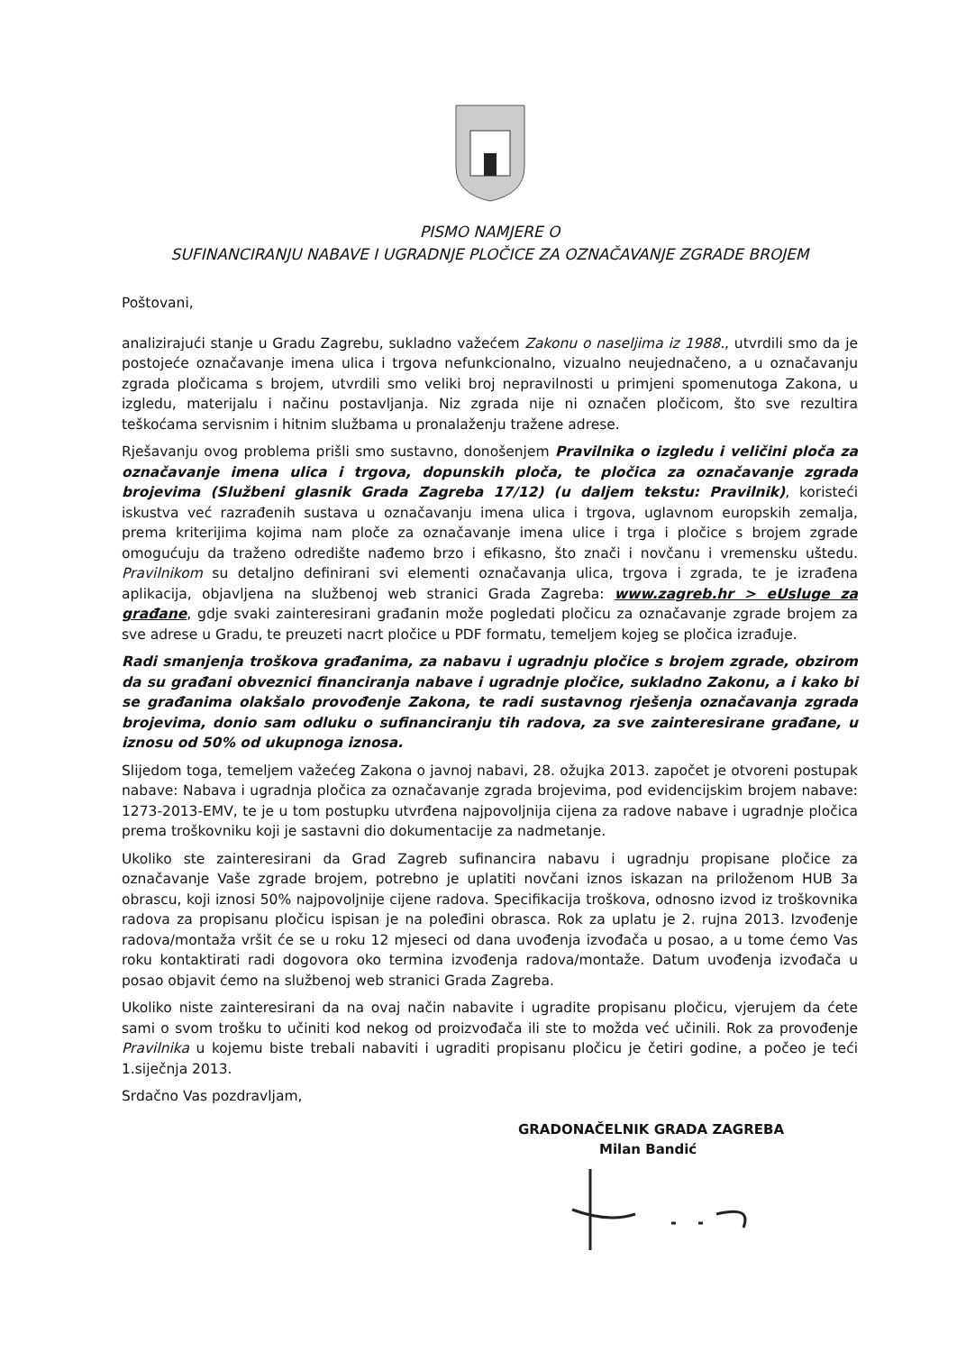PISMO NAMJERE O
SUFINANCIRANJU NABAVE I UGRADNJE PLOČICE ZA OZNAČAVANJE ZGRADE BROJEM
Poštovani,
analizirajući stanje u Gradu Zagrebu, sukladno važećem Zakonu o naseljima iz 1988., utvrdili smo da je postojeće označavanje imena ulica i trgova nefunkcionalno, vizualno neujednačeno, a u označavanju zgrada pločicama s brojem, utvrdili smo veliki broj nepravilnosti u primjeni spomenutoga Zakona, u izgledu, materijalu i načinu postavljanja. Niz zgrada nije ni označen pločicom, što sve rezultira teškoćama servisnim i hitnim službama u pronalaženju tražene adrese.
Rješavanju ovog problema prišli smo sustavno, donošenjem Pravilnika o izgledu i veličini ploča za označavanje imena ulica i trgova, dopunskih ploča, te pločica za označavanje zgrada brojevima (Službeni glasnik Grada Zagreba 17/12) (u daljem tekstu: Pravilnik), koristeći iskustva već razrađenih sustava u označavanju imena ulica i trgova, uglavnom europskih zemalja, prema kriterijima kojima nam ploče za označavanje imena ulice i trga i pločice s brojem zgrade omogućuju da traženo odredište nađemo brzo i efikasno, što znači i novčanu i vremensku uštedu. Pravilnikom su detaljno definirani svi elementi označavanja ulica, trgova i zgrada, te je izrađena aplikacija, objavljena na službenoj web stranici Grada Zagreba: www.zagreb.hr > eUsluge za građane, gdje svaki zainteresirani građanin može pogledati pločicu za označavanje zgrade brojem za sve adrese u Gradu, te preuzeti nacrt pločice u PDF formatu, temeljem kojeg se pločica izrađuje.
Radi smanjenja troškova građanima, za nabavu i ugradnju pločice s brojem zgrade, obzirom da su građani obveznici financiranja nabave i ugradnje pločice, sukladno Zakonu, a i kako bi se građanima olakšalo provođenje Zakona, te radi sustavnog rješenja označavanja zgrada brojevima, donio sam odluku o sufinanciranju tih radova, za sve zainteresirane građane, u iznosu od 50% od ukupnoga iznosa.
Slijedom toga, temeljem važećeg Zakona o javnoj nabavi, 28. ožujka 2013. započet je otvoreni postupak nabave: Nabava i ugradnja pločica za označavanje zgrada brojevima, pod evidencijskim brojem nabave: 1273-2013-EMV, te je u tom postupku utvrđena najpovoljnija cijena za radove nabave i ugradnje pločica prema troškovniku koji je sastavni dio dokumentacije za nadmetanje.
Ukoliko ste zainteresirani da Grad Zagreb sufinancira nabavu i ugradnju propisane pločice za označavanje Vaše zgrade brojem, potrebno je uplatiti novčani iznos iskazan na priloženom HUB 3a obrascu, koji iznosi 50% najpovoljnije cijene radova. Specifikacija troškova, odnosno izvod iz troškovnika radova za propisanu pločicu ispisan je na poleđini obrasca. Rok za uplatu je 2. rujna 2013. Izvođenje radova/montaža vršit će se u roku 12 mjeseci od dana uvođenja izvođača u posao, a u tome ćemo Vas roku kontaktirati radi dogovora oko termina izvođenja radova/montaže. Datum uvođenja izvođača u posao objavit ćemo na službenoj web stranici Grada Zagreba.
Ukoliko niste zainteresirani da na ovaj način nabavite i ugradite propisanu pločicu, vjerujem da ćete sami o svom trošku to učiniti kod nekog od proizvođača ili ste to možda već učinili. Rok za provođenje Pravilnika u kojemu biste trebali nabaviti i ugraditi propisanu pločicu je četiri godine, a počeo je teći 1.siječnja 2013.
Srdačno Vas pozdravljam,
GRADONAČELNIK GRADA ZAGREBA
Milan Bandić